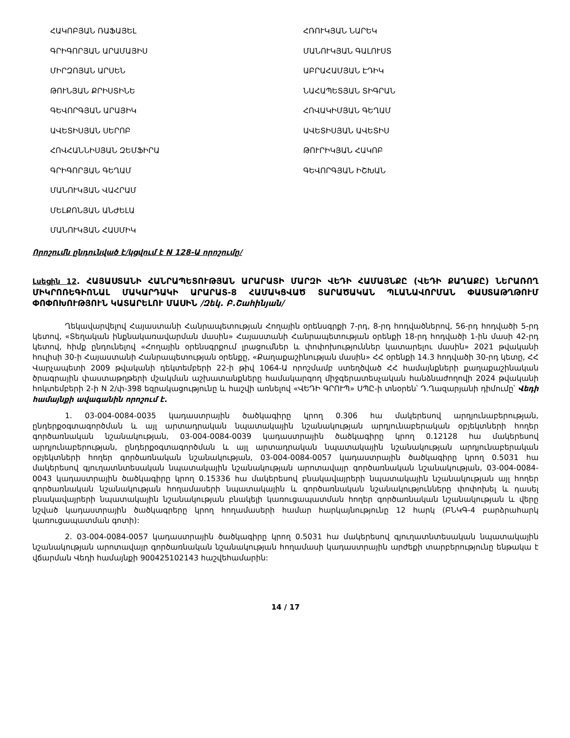ՀԱԿՈԲՅԱՆ ՌԱՖԱՅԵԼ
ԳՐԻԳՈՐՅԱՆ ԱՐԱՄԱՅԻՍ
ՄԻՐԶՈՅԱՆ ԱՐՍԵՆ
ԹՈՒՆՅԱՆ ՔՐԻՍՏԻՆԵ
ԳԵՎՈՐԳՅԱՆ ԱՐԱՅԻԿ
ԱՎԵՏԻՍՅԱՆ ՍԵՐՈԲ
ՀՈՎՀԱՆՆԻՍՅԱՆ ԶԵՄՖԻՐԱ
ԳՐԻԳՈՐՅԱՆ ԳԵՂԱՄ
ՄԱՆՈՒԿՅԱՆ ՎԱՀՐԱՄ
ՄԵԼՔՈՆՅԱՆ ԱՆԺԵԼԱ
ՄԱՆՈՒԿՅԱՆ ՀԱՍՄԻԿ
ՀՌՈՒԿՅԱՆ ՆԱՐԵԿ
ՄԱՆՈՒԿՅԱՆ ԳԱԼՈՒՍՏ
ԱԲՐԱՀԱՄՅԱՆ ԷԴԻԿ
ՆԱՀԱՊԵՏՅԱՆ ՏԻԳՐԱՆ
ՀՈՎԱԿԻՄՅԱՆ ԳԵՂԱՄ
ԱՎԵՏԻՍՅԱՆ ԱՎԵՏԻՍ
ԹՈՒՐԻԿՅԱՆ ՀԱԿՈԲ
ԳԵՎՈՐԳՅԱՆ ԻՇԽԱՆ
Որոշումն ընդունված է/կցվում է N 128-Ա որոշումը/
Լսեցին 12. ՀԱՅԱՍՏԱՆԻ ՀԱՆՐԱՊԵՏՈՒԹՅԱՆ ԱՐԱՐԱՏԻ ՄԱՐԶԻ ՎԵԴԻ ՀԱՄԱՅՆՔԸ (ՎԵԴԻ ՔԱՂԱՔԸ) ՆԵՐԱՌՈՂ ՄԻԿՐՈՌԵԳԻՈՆԱԼ ՄԱԿԱՐԴԱԿԻ ԱՐԱՐԱՏ-8 ՀԱՄԱԿՑՎԱԾ ՏԱՐԱԾԱԿԱՆ ՊԼԱՆԱՎՈՐՄԱՆ ՓԱՍՏԱԹՂԹՈՒՄ ՓՈՓՈԽՈՒԹՅՈՒՆ ԿԱՏԱՐԵԼՈՒ ՄԱՍԻՆ /Զեկ. Բ.Շահինյան/
Ղեկավարվելով Հայաստանի Հանրապետության Հողային օրենսգրքի 7-րդ, 8-րդ հոդվածներով, 56-րդ հոդվածի 5-րդ կետով, «Տեղական ինքնակառավարման մասին» Հայաստանի Հանրապետության օրենքի 18-րդ հոդվածի 1-ին մասի 42-րդ կետով, հիմք ընդունելով «Հողային օրենսգրքում լրացումներ և փոփոխություններ կատարելու մասին» 2021 թվականի հուլիսի 30-ի Հայաստանի Հանրապետության օրենքը, «Քաղաքաշինության մասին» ՀՀ օրենքի 14.3 հոդվածի 30-րդ կետը, ՀՀ Վարչապետի 2009 թվականի դեկտեմբերի 22-ի թիվ 1064-Ա որոշմամբ ստեղծված ՀՀ համայնքների քաղաքաշինական ծրագրային փաստաթղթերի մշակման աշխատանքները համակարգող միջգերատեսչական հանձնաժողովի 2024 թվականի հոկտեմբերի 2-ի N 2/փ-398 եզրակացությունը և հաշվի առնելով «ՎԵԴԻ ԳՐՈՒՊ» ՍՊԸ-ի տնօրեն՝ Դ.Ղազարյանի դիմումը՝ Վեդի համայնքի ավագանին որոշում է.
1. 03-004-0084-0035 կադաստրային ծածկագիրը կրող 0.306 հա մակերեսով արդյունաբերության, ընդերքօգտագործման և այլ արտադրական նպատակային նշանակության արդյունաբերական օբյեկտների հողեր գործառնական նշանակության, 03-004-0084-0039 կադաստրային ծածկագիրը կրող 0.12128 հա մակերեսով արդյունաբերության, ընդերքօգտագործման և այլ արտադրական նպատակային նշանակության արդյունաբերական օբյեկտների հողեր գործառնական նշանակության, 03-004-0084-0057 կադաստրային ծածկագիրը կրող 0.5031 հա մակերեսով գյուղատնտեսական նպատակային նշանակության արոտավայր գործառնական նշանակության, 03-004-0084-0043 կադաստրային ծածկագիրը կրող 0.15336 հա մակերեսով բնակավայրերի նպատակային նշանակության այլ հողեր գործառնական նշանակության հողամասերի նպատակային և գործառնական նշանակությունները փոփոխել և դասել բնակավայրերի նպատակային նշանակության բնակելի կառուցապատման հողեր գործառնական նշանակության և վերը նշված կադաստրային ծածկագրերը կրող հողամասերի համար հարկայնությունը 12 հարկ (ԲՆԿԳ-4 բարձրահարկ կառուցապատման գոտի):
2. 03-004-0084-0057 կադաստրային ծածկագիրը կրող 0.5031 հա մակերեսով գյուղատնտեսական նպատակային նշանակության արոտավայր գործառնական նշանակության հողամասի կադաստրային արժեքի տարբերությունը ենթակա է վճարման Վեդի համայնքի 900425102143 հաշվեհամարին:
14 / 17